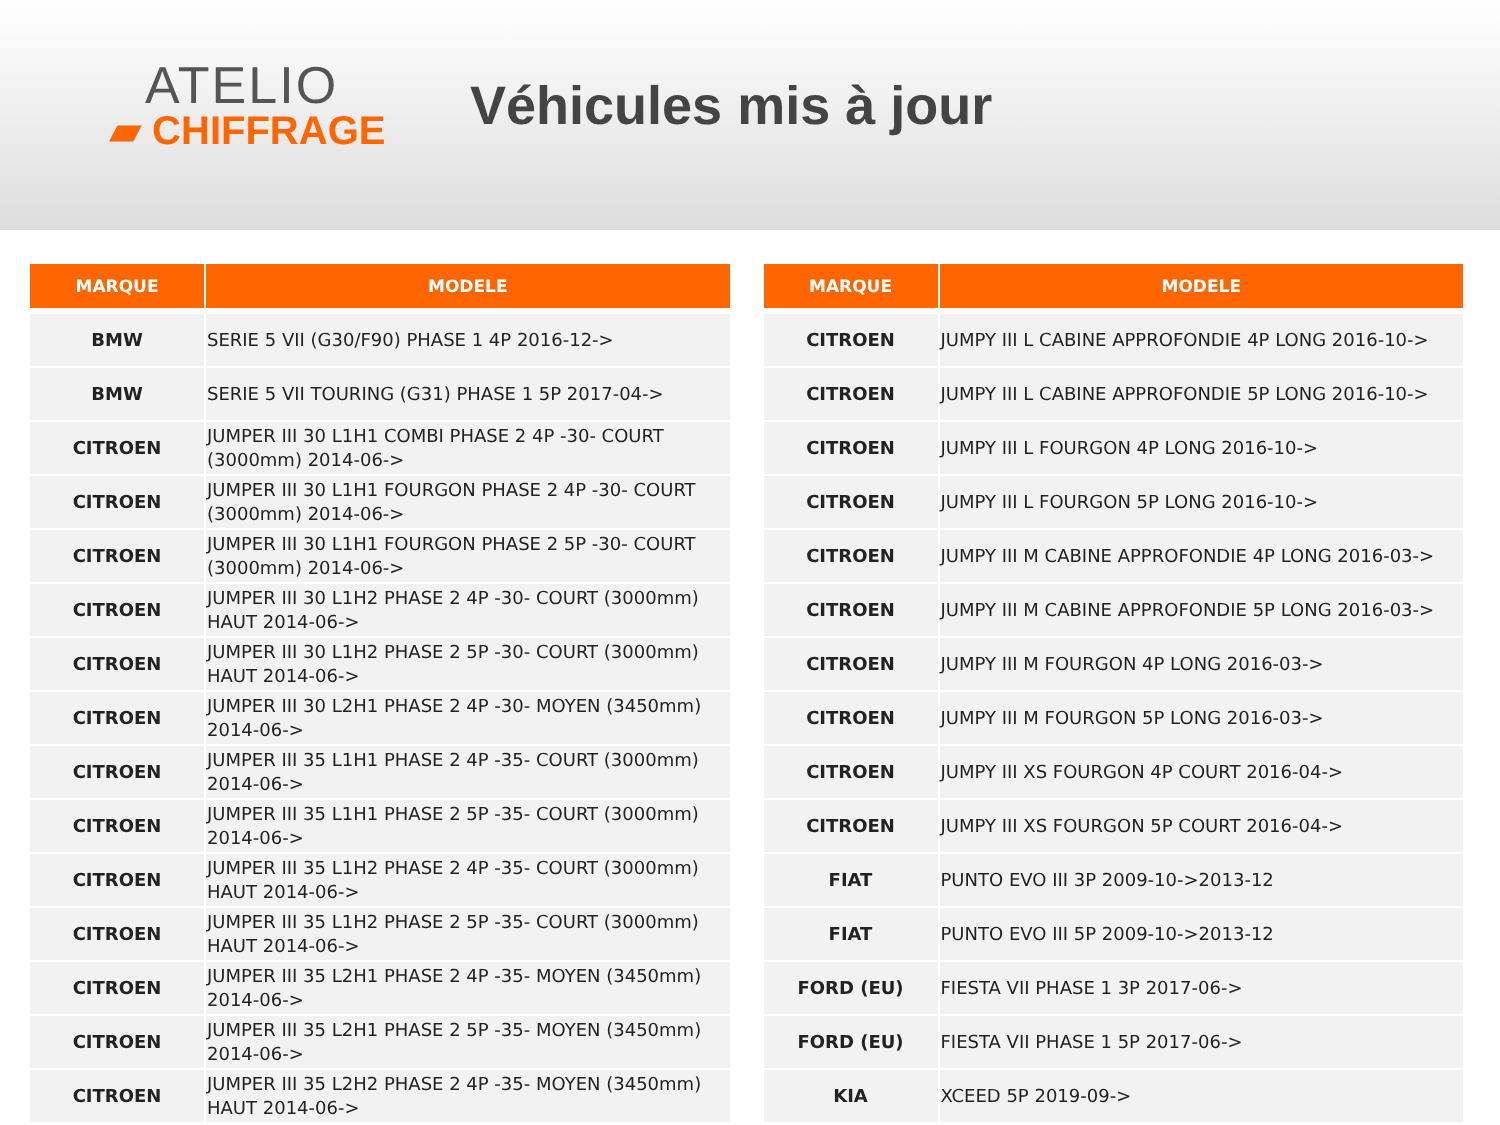ATELIO
▰ CHIFFRAGE
Véhicules mis à jour
| MARQUE | MODELE |
| --- | --- |
| BMW | SERIE 5 VII (G30/F90) PHASE 1 4P 2016-12-> |
| BMW | SERIE 5 VII TOURING (G31) PHASE 1 5P 2017-04-> |
| CITROEN | JUMPER III 30 L1H1 COMBI PHASE 2 4P -30- COURT (3000mm) 2014-06-> |
| CITROEN | JUMPER III 30 L1H1 FOURGON PHASE 2 4P -30- COURT (3000mm) 2014-06-> |
| CITROEN | JUMPER III 30 L1H1 FOURGON PHASE 2 5P -30- COURT (3000mm) 2014-06-> |
| CITROEN | JUMPER III 30 L1H2 PHASE 2 4P -30- COURT (3000mm) HAUT 2014-06-> |
| CITROEN | JUMPER III 30 L1H2 PHASE 2 5P -30- COURT (3000mm) HAUT 2014-06-> |
| CITROEN | JUMPER III 30 L2H1 PHASE 2 4P -30- MOYEN (3450mm) 2014-06-> |
| CITROEN | JUMPER III 35 L1H1 PHASE 2 4P -35- COURT (3000mm) 2014-06-> |
| CITROEN | JUMPER III 35 L1H1 PHASE 2 5P -35- COURT (3000mm) 2014-06-> |
| CITROEN | JUMPER III 35 L1H2 PHASE 2 4P -35- COURT (3000mm) HAUT 2014-06-> |
| CITROEN | JUMPER III 35 L1H2 PHASE 2 5P -35- COURT (3000mm) HAUT 2014-06-> |
| CITROEN | JUMPER III 35 L2H1 PHASE 2 4P -35- MOYEN (3450mm) 2014-06-> |
| CITROEN | JUMPER III 35 L2H1 PHASE 2 5P -35- MOYEN (3450mm) 2014-06-> |
| CITROEN | JUMPER III 35 L2H2 PHASE 2 4P -35- MOYEN (3450mm) HAUT 2014-06-> |
| MARQUE | MODELE |
| --- | --- |
| CITROEN | JUMPY III L CABINE APPROFONDIE 4P LONG 2016-10-> |
| CITROEN | JUMPY III L CABINE APPROFONDIE 5P LONG 2016-10-> |
| CITROEN | JUMPY III L FOURGON 4P LONG 2016-10-> |
| CITROEN | JUMPY III L FOURGON 5P LONG 2016-10-> |
| CITROEN | JUMPY III M CABINE APPROFONDIE 4P LONG 2016-03-> |
| CITROEN | JUMPY III M CABINE APPROFONDIE 5P LONG 2016-03-> |
| CITROEN | JUMPY III M FOURGON 4P LONG 2016-03-> |
| CITROEN | JUMPY III M FOURGON 5P LONG 2016-03-> |
| CITROEN | JUMPY III XS FOURGON 4P COURT 2016-04-> |
| CITROEN | JUMPY III XS FOURGON 5P COURT 2016-04-> |
| FIAT | PUNTO EVO III 3P 2009-10->2013-12 |
| FIAT | PUNTO EVO III 5P 2009-10->2013-12 |
| FORD (EU) | FIESTA VII PHASE 1 3P 2017-06-> |
| FORD (EU) | FIESTA VII PHASE 1 5P 2017-06-> |
| KIA | XCEED 5P 2019-09-> |